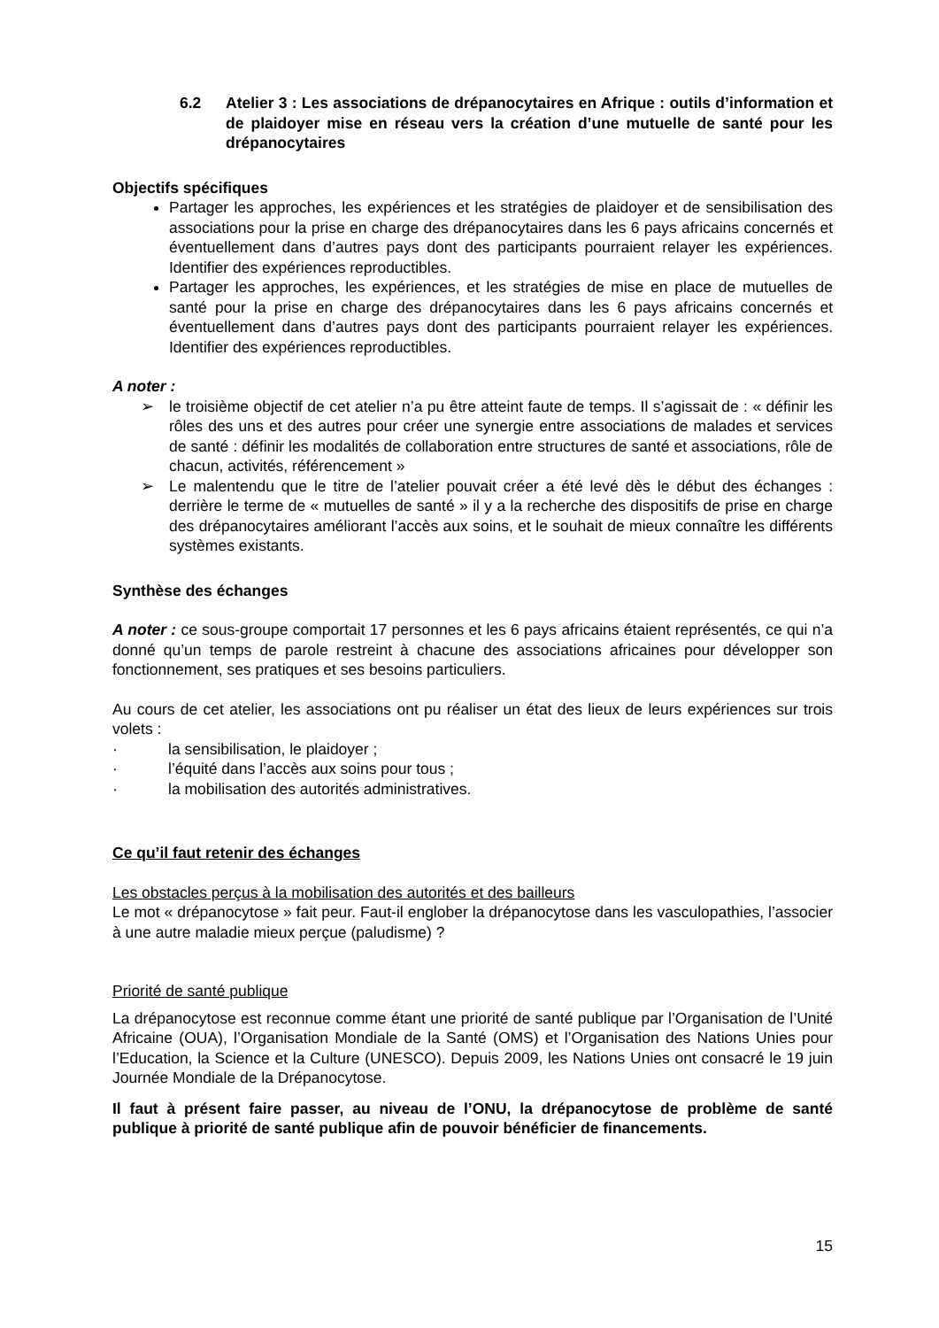6.2 Atelier 3 : Les associations de drépanocytaires en Afrique : outils d’information et de plaidoyer mise en réseau vers la création d’une mutuelle de santé pour les drépanocytaires
Objectifs spécifiques
Partager les approches, les expériences et les stratégies de plaidoyer et de sensibilisation des associations pour la prise en charge des drépanocytaires dans les 6 pays africains concernés et éventuellement dans d’autres pays dont des participants pourraient relayer les expériences. Identifier des expériences reproductibles.
Partager les approches, les expériences, et les stratégies de mise en place de mutuelles de santé pour la prise en charge des drépanocytaires dans les 6 pays africains concernés et éventuellement dans d’autres pays dont des participants pourraient relayer les expériences. Identifier des expériences reproductibles.
A noter :
➢ le troisième objectif de cet atelier n’a pu être atteint faute de temps. Il s’agissait de : « définir les rôles des uns et des autres pour créer une synergie entre associations de malades et services de santé : définir les modalités de collaboration entre structures de santé et associations, rôle de chacun, activités, référencement »
➢ Le malentendu que le titre de l’atelier pouvait créer a été levé dès le début des échanges : derrière le terme de « mutuelles de santé » il y a la recherche des dispositifs de prise en charge des drépanocytaires améliorant l’accès aux soins, et le souhait de mieux connaître les différents systèmes existants.
Synthèse des échanges
A noter : ce sous-groupe comportait 17 personnes et les 6 pays africains étaient représentés, ce qui n’a donné qu’un temps de parole restreint à chacune des associations africaines pour développer son fonctionnement, ses pratiques et ses besoins particuliers.
Au cours de cet atelier, les associations ont pu réaliser un état des lieux de leurs expériences sur trois volets :
· la sensibilisation, le plaidoyer ;
· l’équité dans l’accès aux soins pour tous ;
· la mobilisation des autorités administratives.
Ce qu’il faut retenir des échanges
Les obstacles perçus à la mobilisation des autorités et des bailleurs
Le mot « drépanocytose » fait peur. Faut-il englober la drépanocytose dans les vasculopathies, l’associer à une autre maladie mieux perçue (paludisme) ?
Priorité de santé publique
La drépanocytose est reconnue comme étant une priorité de santé publique par l’Organisation de l’Unité Africaine (OUA), l’Organisation Mondiale de la Santé (OMS) et l’Organisation des Nations Unies pour l’Education, la Science et la Culture (UNESCO). Depuis 2009, les Nations Unies ont consacré le 19 juin Journée Mondiale de la Drépanocytose.
Il faut à présent faire passer, au niveau de l’ONU, la drépanocytose de problème de santé publique à priorité de santé publique afin de pouvoir bénéficier de financements.
15